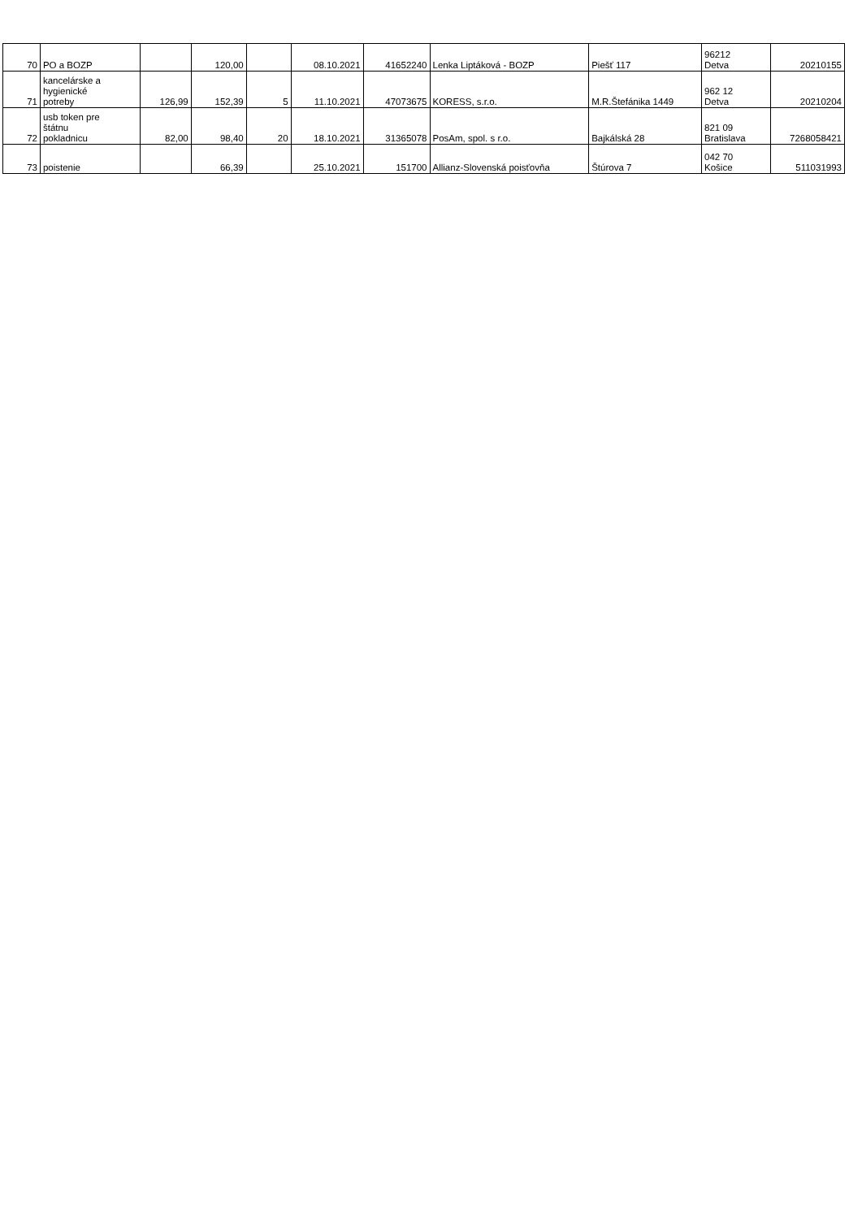| 70 | PO a BOZP | | 120,00 | | 08.10.2021 | 41652240 | Lenka Liptáková - BOZP | Piešť 117 | 96212 Detva | 20210155 |
| 71 | kancelárske a hygienické potreby | 126,99 | 152,39 | 5 | 11.10.2021 | 47073675 | KORESS, s.r.o. | M.R.Štefánika 1449 | 962 12 Detva | 20210204 |
| 72 | usb token pre štátnu pokladnicu | 82,00 | 98,40 | 20 | 18.10.2021 | 31365078 | PosAm, spol. s r.o. | Bajkálská 28 | 821 09 Bratislava | 7268058421 |
| 73 | poistenie | | 66,39 | | 25.10.2021 | 151700 | Allianz-Slovenská poisťovňa | Štúrova 7 | 042 70 Košice | 511031993 |